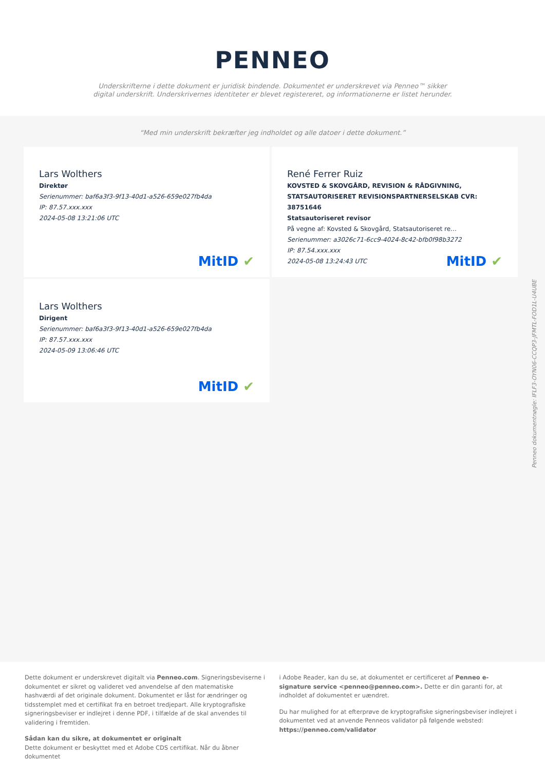PENNEO
Underskrifterne i dette dokument er juridisk bindende. Dokumentet er underskrevet via Penneo™ sikker digital underskrift. Underskrivernes identiteter er blevet registereret, og informationerne er listet herunder.
“Med min underskrift bekræfter jeg indholdet og alle datoer i dette dokument.”
Lars Wolthers
Direktør
Serienummer: baf6a3f3-9f13-40d1-a526-659e027fb4da
IP: 87.57.xxx.xxx
2024-05-08 13:21:06 UTC
MitID ✔
René Ferrer Ruiz
KOVSTED & SKOVGÅRD, REVISION & RÅDGIVNING, STATSAUTORISERET REVISIONSPARTNERSELSKAB CVR: 38751646
Statsautoriseret revisor
På vegne af: Kovsted & Skovgård, Statsautoriseret re…
Serienummer: a3026c71-6cc9-4024-8c42-bfb0f98b3272
IP: 87.54.xxx.xxx
2024-05-08 13:24:43 UTC
MitID ✔
Lars Wolthers
Dirigent
Serienummer: baf6a3f3-9f13-40d1-a526-659e027fb4da
IP: 87.57.xxx.xxx
2024-05-09 13:06:46 UTC
MitID ✔
Penneo dokumentnøgle: IFLF3-OYN06-CCQP3-JFMTL-FOD1L-U4UBE
Dette dokument er underskrevet digitalt via Penneo.com. Signeringsbeviserne i dokumentet er sikret og valideret ved anvendelse af den matematiske hashværdi af det originale dokument. Dokumentet er låst for ændringer og tidsstemplet med et certifikat fra en betroet tredjepart. Alle kryptografiske signeringsbeviser er indlejret i denne PDF, i tilfælde af de skal anvendes til validering i fremtiden.
Sådan kan du sikre, at dokumentet er originalt
Dette dokument er beskyttet med et Adobe CDS certifikat. Når du åbner dokumentet
i Adobe Reader, kan du se, at dokumentet er certificeret af Penneo e-signature service <penneo@penneo.com>. Dette er din garanti for, at indholdet af dokumentet er uændret.
Du har mulighed for at efterprøve de kryptografiske signeringsbeviser indlejret i dokumentet ved at anvende Penneos validator på følgende websted: https://penneo.com/validator